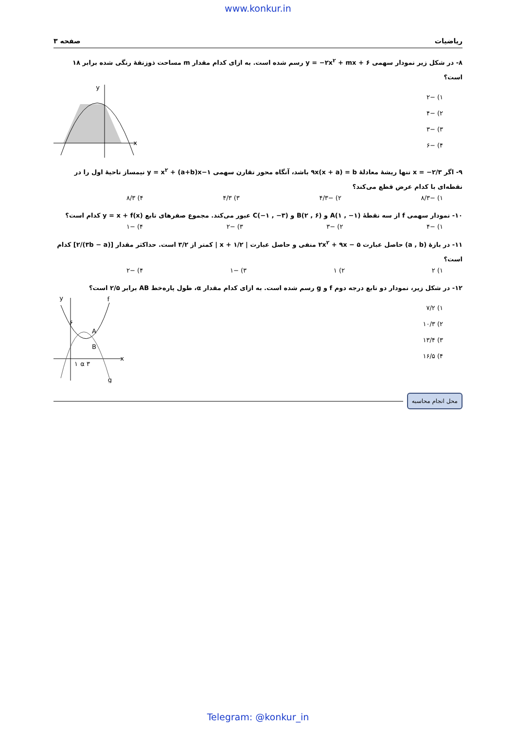www.konkur.in
ریاضیات صفحه ۳
۸- در شکل زیر نمودار سهمی y = −۲x<sup>۲</sup> + mx + ۶ رسم شده است. به ازای کدام مقدار m مساحت ذوزنقهٔ رنگی شده برابر ۱۸ است؟
۱) −۲
۲) −۴
۳) −۳
۴) −۶
x
y
۹- اگر x = −۲/۳ تنها ریشهٔ معادلهٔ ۹x(x + a) = b باشد، آنگاه محور تقارن سهمی y = x<sup>۲</sup> + (a+b)x−۱ نیمساز ناحیهٔ اول را در نقطه‌ای با کدام عرض قطع می‌کند؟
۱) −۸/۳ ۲) −۴/۳ ۳) ۴/۳ ۴) ۸/۳
۱۰- نمودار سهمی f از سه نقطهٔ A(۱ , −۱) و B(۲ , ۶) و C(−۱ , −۳) عبور می‌کند. مجموع صفرهای تابع y = x + f(x) کدام است؟
۱) −۴ ۲) −۳ ۳) −۲ ۴) −۱
۱۱- در بازهٔ (a , b) حاصل عبارت ۲x<sup>۲</sup> + ۹x − ۵ منفی و حاصل عبارت | x + ۱/۲ | کمتر از ۳/۲ است. حداکثر مقدار [(۳b − a)/۲] کدام است؟
۱) ۲ ۲) ۱ ۳) −۱ ۴) −۲
۱۲- در شکل زیر، نمودار دو تابع درجه دوم f و g رسم شده است. به ازای کدام مقدار α، طول پاره‌خط AB برابر ۲/۵ است؟
۱) ۷/۲
۲) ۱۰/۳
۳) ۱۳/۴
۴) ۱۶/۵
x
y
f
g
A
B
۱
۳ α
۶
محل انجام محاسبه
Telegram: @konkur_in